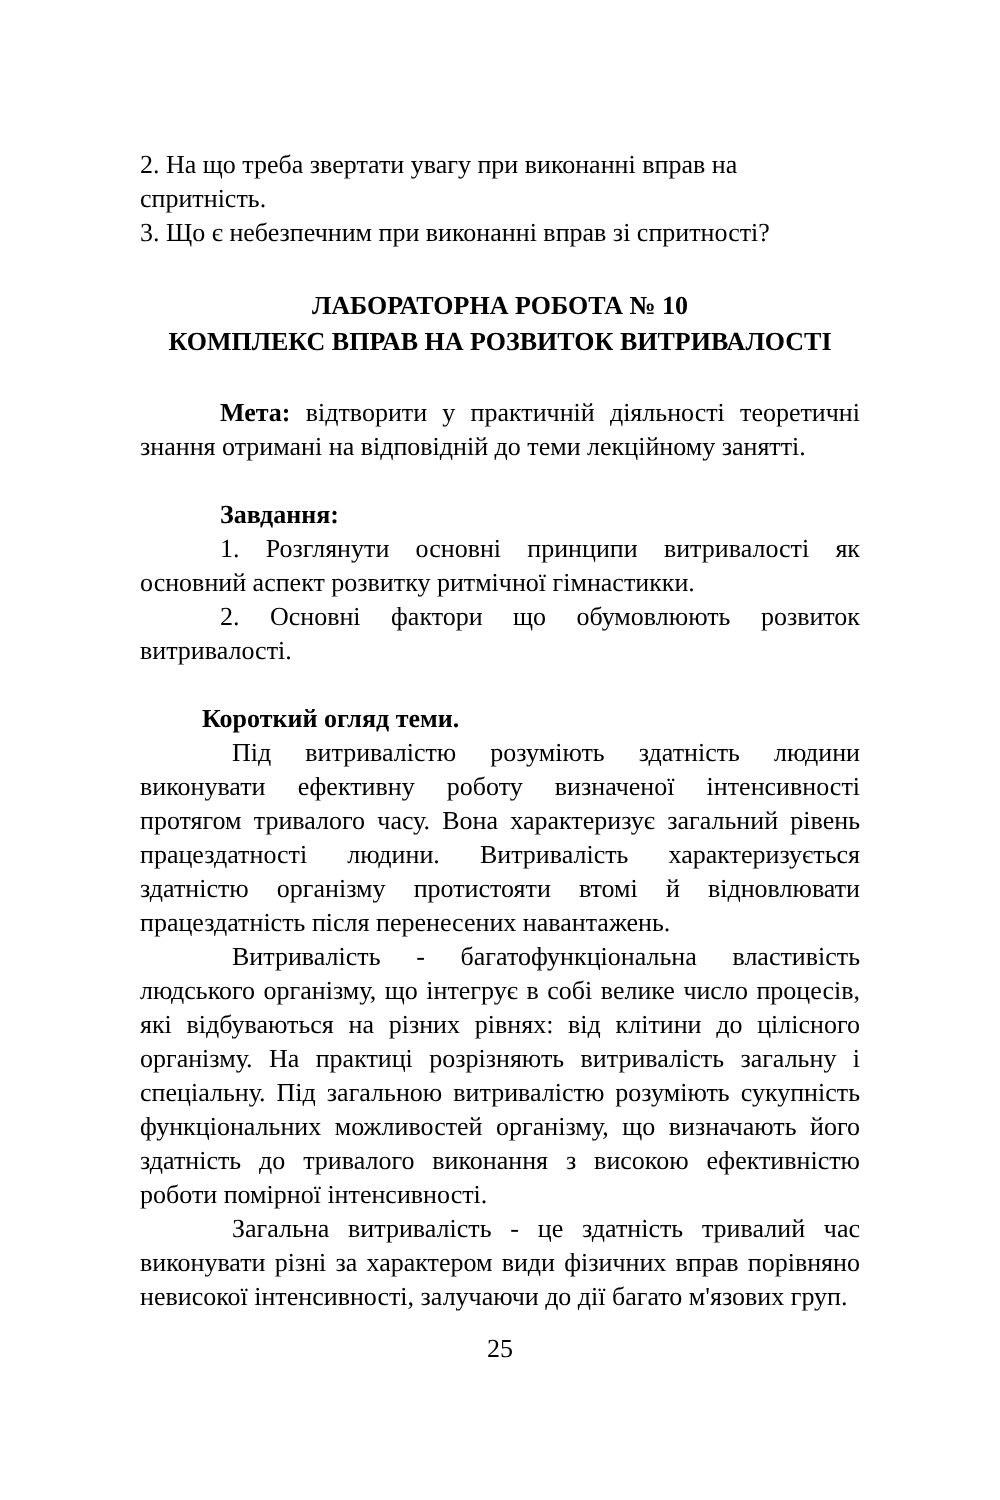2. На що треба звертати увагу при виконанні вправ на спритність.
3. Що є небезпечним при виконанні вправ зі спритності?
ЛАБОРАТОРНА РОБОТА № 10
КОМПЛЕКС ВПРАВ НА РОЗВИТОК ВИТРИВАЛОСТІ
Мета: відтворити у практичній діяльності теоретичні знання отримані на відповідній до теми лекційному занятті.
Завдання:
1. Розглянути основні принципи витривалості як основний аспект розвитку ритмічної гімнастикки.
2. Основні фактори що обумовлюють розвиток витривалості.
Короткий огляд теми.
Під витривалістю розуміють здатність людини виконувати ефективну роботу визначеної інтенсивності протягом тривалого часу. Вона характеризує загальний рівень працездатності людини. Витривалість характеризується здатністю організму протистояти втомі й відновлювати працездатність після перенесених навантажень.
Витривалість - багатофункціональна властивість людського організму, що інтегрує в собі велике число процесів, які відбуваються на різних рівнях: від клітини до цілісного організму. На практиці розрізняють витривалість загальну і спеціальну. Під загальною витривалістю розуміють сукупність функціональних можливостей організму, що визначають його здатність до тривалого виконання з високою ефективністю роботи помірної інтенсивності.
Загальна витривалість - це здатність тривалий час виконувати різні за характером види фізичних вправ порівняно невисокої інтенсивності, залучаючи до дії багато м'язових груп.
25